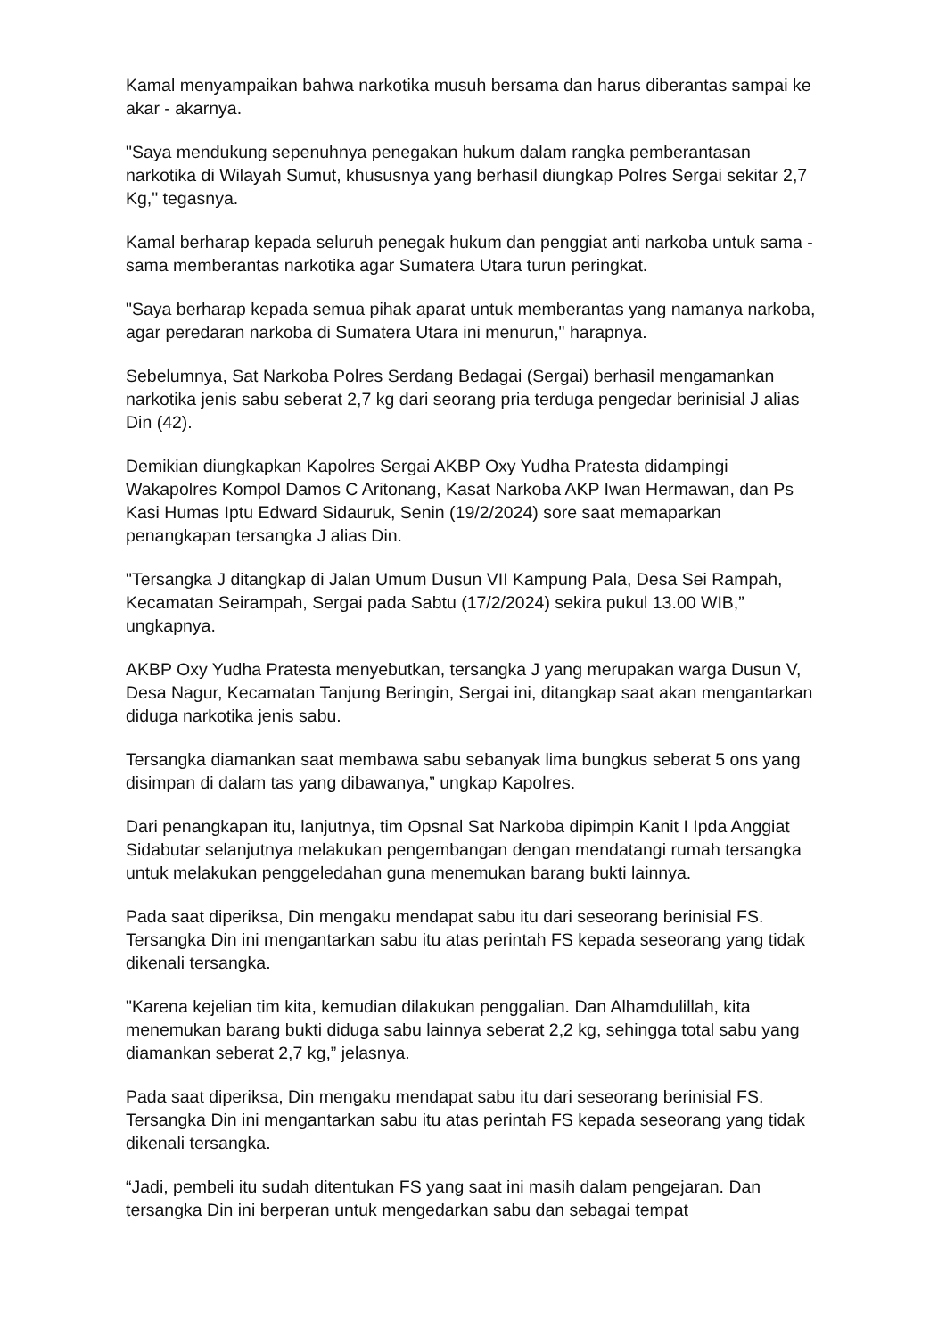Kamal menyampaikan bahwa narkotika musuh bersama dan harus diberantas sampai ke akar - akarnya.
"Saya mendukung sepenuhnya penegakan hukum dalam rangka pemberantasan narkotika di Wilayah Sumut, khususnya yang berhasil diungkap Polres Sergai sekitar 2,7 Kg," tegasnya.
Kamal berharap kepada seluruh penegak hukum dan penggiat anti narkoba untuk sama - sama memberantas narkotika agar Sumatera Utara turun peringkat.
"Saya berharap kepada semua pihak aparat untuk memberantas yang namanya narkoba, agar peredaran narkoba di Sumatera Utara ini menurun," harapnya.
Sebelumnya, Sat Narkoba Polres Serdang Bedagai (Sergai) berhasil mengamankan narkotika jenis sabu seberat 2,7 kg dari seorang pria terduga pengedar berinisial J alias Din (42).
Demikian diungkapkan Kapolres Sergai AKBP Oxy Yudha Pratesta didampingi Wakapolres Kompol Damos C Aritonang, Kasat Narkoba AKP Iwan Hermawan, dan Ps Kasi Humas Iptu Edward Sidauruk, Senin (19/2/2024) sore saat memaparkan penangkapan tersangka J alias Din.
"Tersangka J ditangkap di Jalan Umum Dusun VII Kampung Pala, Desa Sei Rampah, Kecamatan Seirampah, Sergai pada Sabtu (17/2/2024) sekira pukul 13.00 WIB,” ungkapnya.
AKBP Oxy Yudha Pratesta menyebutkan, tersangka J yang merupakan warga Dusun V, Desa Nagur, Kecamatan Tanjung Beringin, Sergai ini, ditangkap saat akan mengantarkan diduga narkotika jenis sabu.
Tersangka diamankan saat membawa sabu sebanyak lima bungkus seberat 5 ons yang disimpan di dalam tas yang dibawanya,” ungkap Kapolres.
Dari penangkapan itu, lanjutnya, tim Opsnal Sat Narkoba dipimpin Kanit I Ipda Anggiat Sidabutar selanjutnya melakukan pengembangan dengan mendatangi rumah tersangka untuk melakukan penggeledahan guna menemukan barang bukti lainnya.
Pada saat diperiksa, Din mengaku mendapat sabu itu dari seseorang berinisial FS. Tersangka Din ini mengantarkan sabu itu atas perintah FS kepada seseorang yang tidak dikenali tersangka.
"Karena kejelian tim kita, kemudian dilakukan penggalian. Dan Alhamdulillah, kita menemukan barang bukti diduga sabu lainnya seberat 2,2 kg, sehingga total sabu yang diamankan seberat 2,7 kg,” jelasnya.
Pada saat diperiksa, Din mengaku mendapat sabu itu dari seseorang berinisial FS. Tersangka Din ini mengantarkan sabu itu atas perintah FS kepada seseorang yang tidak dikenali tersangka.
“Jadi, pembeli itu sudah ditentukan FS yang saat ini masih dalam pengejaran. Dan tersangka Din ini berperan untuk mengedarkan sabu dan sebagai tempat